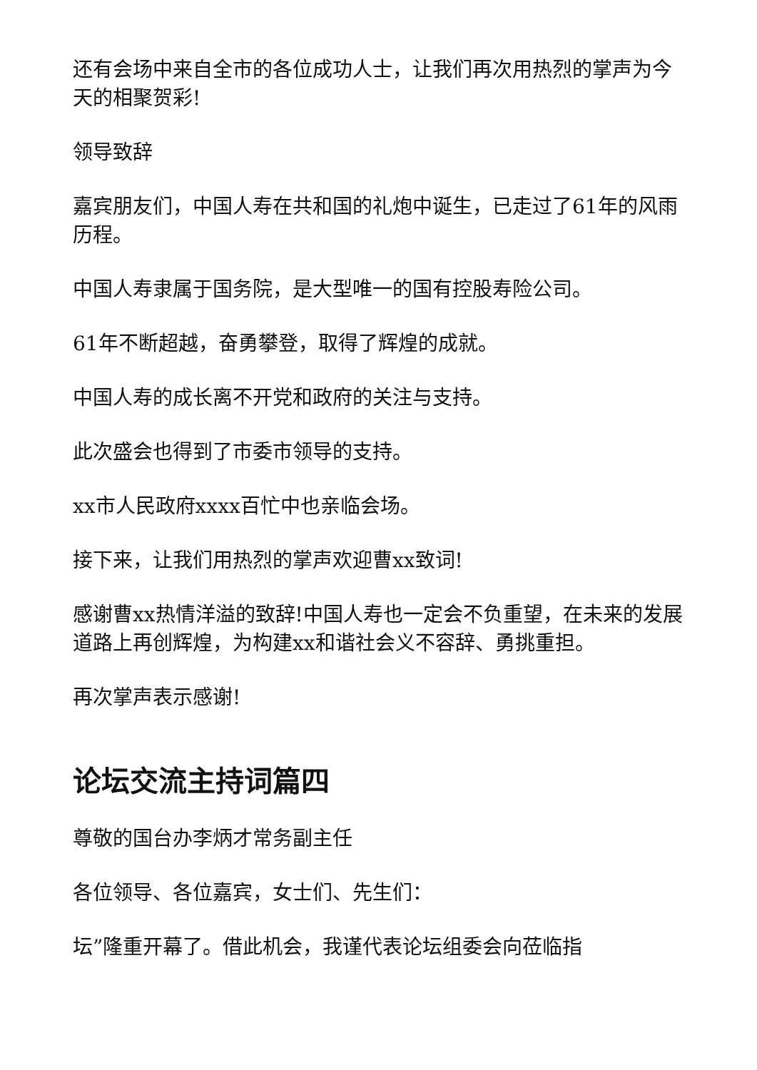还有会场中来自全市的各位成功人士，让我们再次用热烈的掌声为今天的相聚贺彩!
领导致辞
嘉宾朋友们，中国人寿在共和国的礼炮中诞生，已走过了61年的风雨历程。
中国人寿隶属于国务院，是大型唯一的国有控股寿险公司。
61年不断超越，奋勇攀登，取得了辉煌的成就。
中国人寿的成长离不开党和政府的关注与支持。
此次盛会也得到了市委市领导的支持。
xx市人民政府xxxx百忙中也亲临会场。
接下来，让我们用热烈的掌声欢迎曹xx致词!
感谢曹xx热情洋溢的致辞!中国人寿也一定会不负重望，在未来的发展道路上再创辉煌，为构建xx和谐社会义不容辞、勇挑重担。
再次掌声表示感谢!
论坛交流主持词篇四
尊敬的国台办李炳才常务副主任
各位领导、各位嘉宾，女士们、先生们：
坛”隆重开幕了。借此机会，我谨代表论坛组委会向莅临指